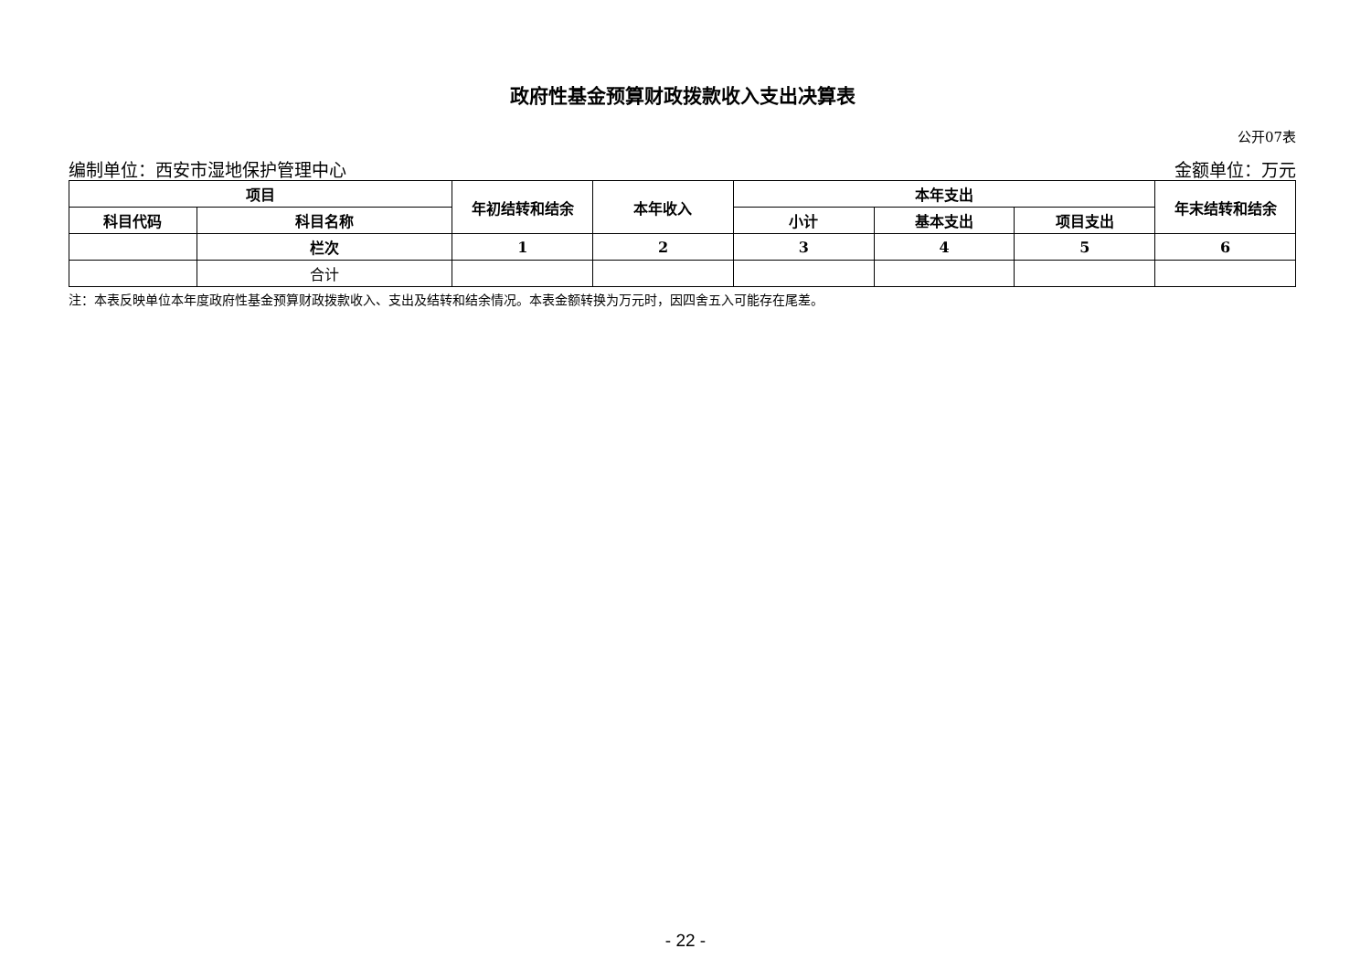政府性基金预算财政拨款收入支出决算表
公开07表
编制单位：西安市湿地保护管理中心 金额单位：万元
| 项目 | | 年初结转和结余 | 本年收入 | 本年支出 | | | 年末结转和结余 |
| --- | --- | --- | --- | --- | --- | --- | --- |
| 科目代码 | 科目名称 | | | 小计 | 基本支出 | 项目支出 | |
| | 栏次 | 1 | 2 | 3 | 4 | 5 | 6 |
| | 合计 | | | | | | |
注：本表反映单位本年度政府性基金预算财政拨款收入、支出及结转和结余情况。本表金额转换为万元时，因四舍五入可能存在尾差。
- 22 -